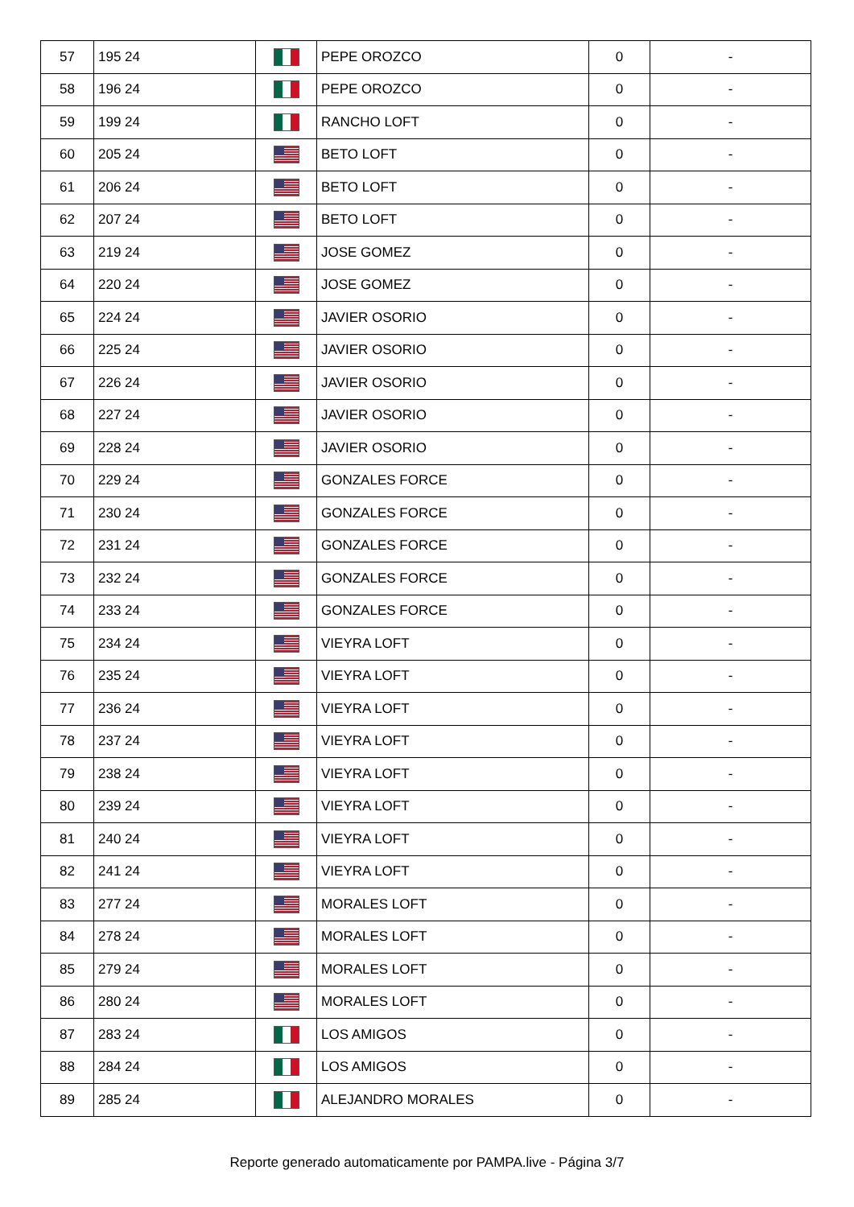| 57 | 195 24 | | PEPE OROZCO | 0 | - |
| 58 | 196 24 | | PEPE OROZCO | 0 | - |
| 59 | 199 24 | | RANCHO LOFT | 0 | - |
| 60 | 205 24 | | BETO LOFT | 0 | - |
| 61 | 206 24 | | BETO LOFT | 0 | - |
| 62 | 207 24 | | BETO LOFT | 0 | - |
| 63 | 219 24 | | JOSE GOMEZ | 0 | - |
| 64 | 220 24 | | JOSE GOMEZ | 0 | - |
| 65 | 224 24 | | JAVIER OSORIO | 0 | - |
| 66 | 225 24 | | JAVIER OSORIO | 0 | - |
| 67 | 226 24 | | JAVIER OSORIO | 0 | - |
| 68 | 227 24 | | JAVIER OSORIO | 0 | - |
| 69 | 228 24 | | JAVIER OSORIO | 0 | - |
| 70 | 229 24 | | GONZALES FORCE | 0 | - |
| 71 | 230 24 | | GONZALES FORCE | 0 | - |
| 72 | 231 24 | | GONZALES FORCE | 0 | - |
| 73 | 232 24 | | GONZALES FORCE | 0 | - |
| 74 | 233 24 | | GONZALES FORCE | 0 | - |
| 75 | 234 24 | | VIEYRA LOFT | 0 | - |
| 76 | 235 24 | | VIEYRA LOFT | 0 | - |
| 77 | 236 24 | | VIEYRA LOFT | 0 | - |
| 78 | 237 24 | | VIEYRA LOFT | 0 | - |
| 79 | 238 24 | | VIEYRA LOFT | 0 | - |
| 80 | 239 24 | | VIEYRA LOFT | 0 | - |
| 81 | 240 24 | | VIEYRA LOFT | 0 | - |
| 82 | 241 24 | | VIEYRA LOFT | 0 | - |
| 83 | 277 24 | | MORALES LOFT | 0 | - |
| 84 | 278 24 | | MORALES LOFT | 0 | - |
| 85 | 279 24 | | MORALES LOFT | 0 | - |
| 86 | 280 24 | | MORALES LOFT | 0 | - |
| 87 | 283 24 | | LOS AMIGOS | 0 | - |
| 88 | 284 24 | | LOS AMIGOS | 0 | - |
| 89 | 285 24 | | ALEJANDRO MORALES | 0 | - |
Reporte generado automaticamente por PAMPA.live - Página 3/7